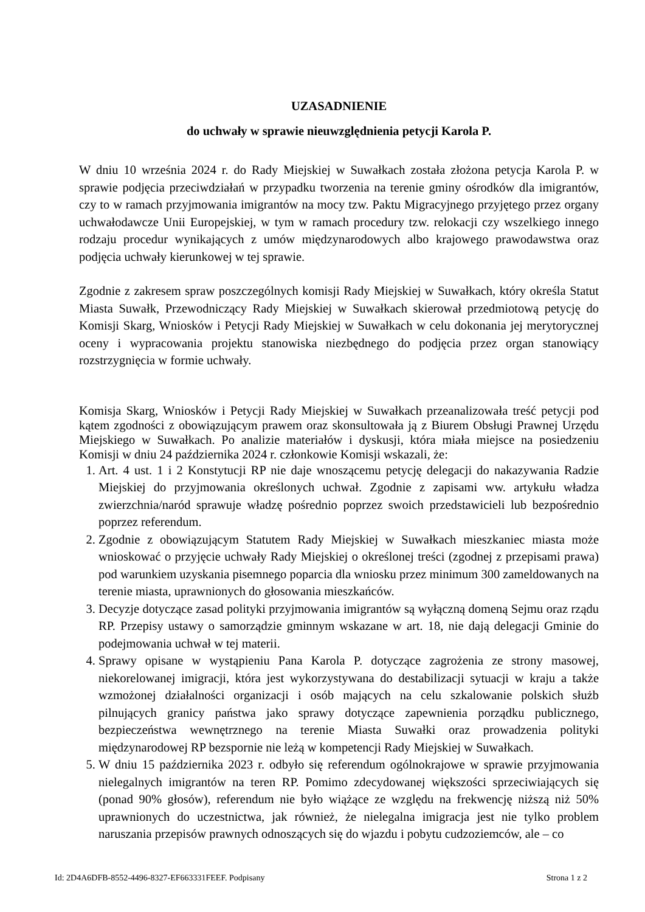UZASADNIENIE
do uchwały w sprawie nieuwzględnienia petycji Karola P.
W dniu 10 września 2024 r. do Rady Miejskiej w Suwałkach została złożona petycja Karola P. w sprawie podjęcia przeciwdziałań w przypadku tworzenia na terenie gminy ośrodków dla imigrantów, czy to w ramach przyjmowania imigrantów na mocy tzw. Paktu Migracyjnego przyjętego przez organy uchwałodawcze Unii Europejskiej, w tym w ramach procedury tzw. relokacji czy wszelkiego innego rodzaju procedur wynikających z umów międzynarodowych albo krajowego prawodawstwa oraz podjęcia uchwały kierunkowej w tej sprawie.
Zgodnie z zakresem spraw poszczególnych komisji Rady Miejskiej w Suwałkach, który określa Statut Miasta Suwałk, Przewodniczący Rady Miejskiej w Suwałkach skierował przedmiotową petycję do Komisji Skarg, Wniosków i Petycji Rady Miejskiej w Suwałkach w celu dokonania jej merytorycznej oceny i wypracowania projektu stanowiska niezbędnego do podjęcia przez organ stanowiący rozstrzygnięcia w formie uchwały.
Komisja Skarg, Wniosków i Petycji Rady Miejskiej w Suwałkach przeanalizowała treść petycji pod kątem zgodności z obowiązującym prawem oraz skonsultowała ją z Biurem Obsługi Prawnej Urzędu Miejskiego w Suwałkach. Po analizie materiałów i dyskusji, która miała miejsce na posiedzeniu Komisji w dniu 24 października 2024 r. członkowie Komisji wskazali, że:
1. Art. 4 ust. 1 i 2 Konstytucji RP nie daje wnoszącemu petycję delegacji do nakazywania Radzie Miejskiej do przyjmowania określonych uchwał. Zgodnie z zapisami ww. artykułu władza zwierzchnia/naród sprawuje władzę pośrednio poprzez swoich przedstawicieli lub bezpośrednio poprzez referendum.
2. Zgodnie z obowiązującym Statutem Rady Miejskiej w Suwałkach mieszkaniec miasta może wnioskować o przyjęcie uchwały Rady Miejskiej o określonej treści (zgodnej z przepisami prawa) pod warunkiem uzyskania pisemnego poparcia dla wniosku przez minimum 300 zameldowanych na terenie miasta, uprawnionych do głosowania mieszkańców.
3. Decyzje dotyczące zasad polityki przyjmowania imigrantów są wyłączną domeną Sejmu oraz rządu RP. Przepisy ustawy o samorządzie gminnym wskazane w art. 18, nie dają delegacji Gminie do podejmowania uchwał w tej materii.
4. Sprawy opisane w wystąpieniu Pana Karola P. dotyczące zagrożenia ze strony masowej, niekorelowanej imigracji, która jest wykorzystywana do destabilizacji sytuacji w kraju a także wzmożonej działalności organizacji i osób mających na celu szkalowanie polskich służb pilnujących granicy państwa jako sprawy dotyczące zapewnienia porządku publicznego, bezpieczeństwa wewnętrznego na terenie Miasta Suwałki oraz prowadzenia polityki międzynarodowej RP bezspornie nie leżą w kompetencji Rady Miejskiej w Suwałkach.
5. W dniu 15 października 2023 r. odbyło się referendum ogólnokrajowe w sprawie przyjmowania nielegalnych imigrantów na teren RP. Pomimo zdecydowanej większości sprzeciwiających się (ponad 90% głosów), referendum nie było wiążące ze względu na frekwencję niższą niż 50% uprawnionych do uczestnictwa, jak również, że nielegalna imigracja jest nie tylko problem naruszania przepisów prawnych odnoszących się do wjazdu i pobytu cudzoziemców, ale – co
Id: 2D4A6DFB-8552-4496-8327-EF663331FEEF. Podpisany Strona 1 z 2